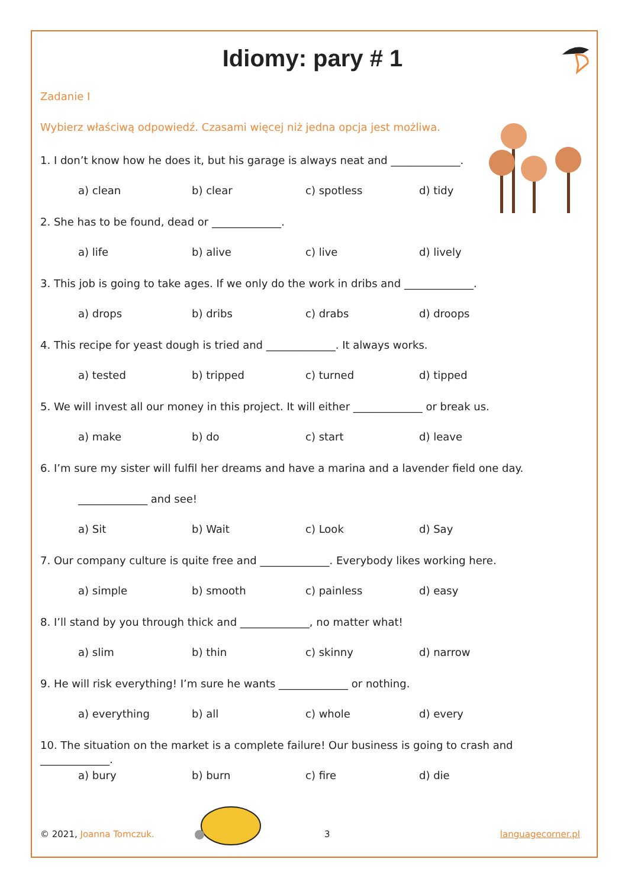Idiomy: pary # 1
Zadanie I
Wybierz właściwą odpowiedź. Czasami więcej niż jedna opcja jest możliwa.
1. I don’t know how he does it, but his garage is always neat and _____________.
a) clean b) clear c) spotless d) tidy
2. She has to be found, dead or _____________.
a) life b) alive c) live d) lively
3. This job is going to take ages. If we only do the work in dribs and _____________.
a) drops b) dribs c) drabs d) droops
4. This recipe for yeast dough is tried and _____________. It always works.
a) tested b) tripped c) turned d) tipped
5. We will invest all our money in this project. It will either _____________ or break us.
a) make b) do c) start d) leave
6. I’m sure my sister will fulfil her dreams and have a marina and a lavender field one day.
_____________ and see!
a) Sit b) Wait c) Look d) Say
7. Our company culture is quite free and _____________. Everybody likes working here.
a) simple b) smooth c) painless d) easy
8. I’ll stand by you through thick and _____________, no matter what!
a) slim b) thin c) skinny d) narrow
9. He will risk everything! I’m sure he wants _____________ or nothing.
a) everything b) all c) whole d) every
10. The situation on the market is a complete failure! Our business is going to crash and _____________.
a) bury b) burn c) fire d) die
© 2021, Joanna Tomczuk. 3 languagecorner.pl